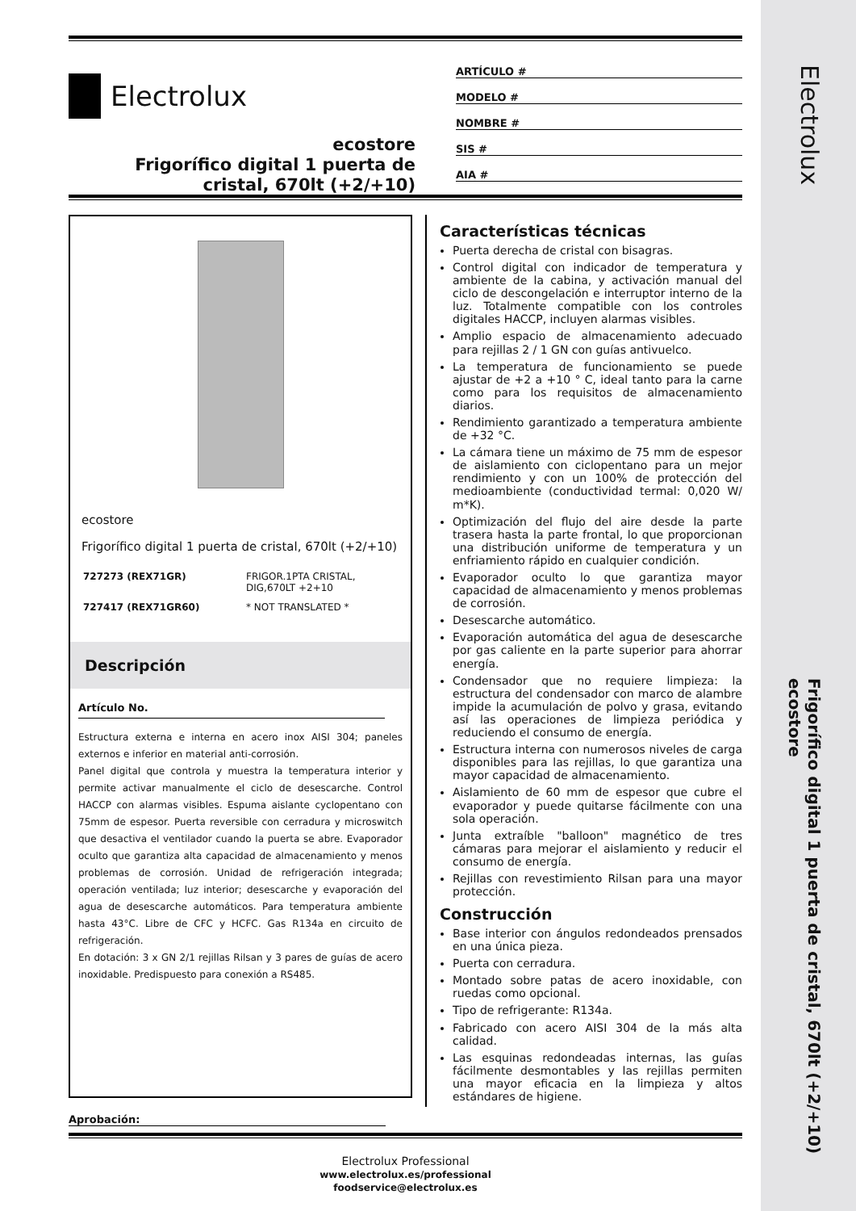Electrolux
Frigorífico digital 1 puerta de cristal, 670lt (+2/+10) ecostore
Electrolux
ecostore
Frigorífico digital 1 puerta de cristal, 670lt (+2/+10)
ARTÍCULO #
MODELO #
NOMBRE #
SIS #
AIA #
ecostore
Frigorífico digital 1 puerta de cristal, 670lt (+2/+10)
| 727273 (REX71GR) | FRIGOR.1PTA CRISTAL, DIG,670LT +2+10 |
| 727417 (REX71GR60) | * NOT TRANSLATED * |
Descripción
Artículo No.
Estructura externa e interna en acero inox AISI 304; paneles externos e inferior en material anti-corrosión.
Panel digital que controla y muestra la temperatura interior y permite activar manualmente el ciclo de desescarche. Control HACCP con alarmas visibles. Espuma aislante cyclopentano con 75mm de espesor. Puerta reversible con cerradura y microswitch que desactiva el ventilador cuando la puerta se abre. Evaporador oculto que garantiza alta capacidad de almacenamiento y menos problemas de corrosión. Unidad de refrigeración integrada; operación ventilada; luz interior; desescarche y evaporación del agua de desescarche automáticos. Para temperatura ambiente hasta 43°C. Libre de CFC y HCFC. Gas R134a en circuito de refrigeración.
En dotación: 3 x GN 2/1 rejillas Rilsan y 3 pares de guías de acero inoxidable. Predispuesto para conexión a RS485.
Características técnicas
Puerta derecha de cristal con bisagras.
Control digital con indicador de temperatura y ambiente de la cabina, y activación manual del ciclo de descongelación e interruptor interno de la luz. Totalmente compatible con los controles digitales HACCP, incluyen alarmas visibles.
Amplio espacio de almacenamiento adecuado para rejillas 2 / 1 GN con guías antivuelco.
La temperatura de funcionamiento se puede ajustar de +2 a +10 ° C, ideal tanto para la carne como para los requisitos de almacenamiento diarios.
Rendimiento garantizado a temperatura ambiente de +32 °C.
La cámara tiene un máximo de 75 mm de espesor de aislamiento con ciclopentano para un mejor rendimiento y con un 100% de protección del medioambiente (conductividad termal: 0,020 W/ m*K).
Optimización del flujo del aire desde la parte trasera hasta la parte frontal, lo que proporcionan una distribución uniforme de temperatura y un enfriamiento rápido en cualquier condición.
Evaporador oculto lo que garantiza mayor capacidad de almacenamiento y menos problemas de corrosión.
Desescarche automático.
Evaporación automática del agua de desescarche por gas caliente en la parte superior para ahorrar energía.
Condensador que no requiere limpieza: la estructura del condensador con marco de alambre impide la acumulación de polvo y grasa, evitando así las operaciones de limpieza periódica y reduciendo el consumo de energía.
Estructura interna con numerosos niveles de carga disponibles para las rejillas, lo que garantiza una mayor capacidad de almacenamiento.
Aislamiento de 60 mm de espesor que cubre el evaporador y puede quitarse fácilmente con una sola operación.
Junta extraíble "balloon" magnético de tres cámaras para mejorar el aislamiento y reducir el consumo de energía.
Rejillas con revestimiento Rilsan para una mayor protección.
Construcción
Base interior con ángulos redondeados prensados en una única pieza.
Puerta con cerradura.
Montado sobre patas de acero inoxidable, con ruedas como opcional.
Tipo de refrigerante: R134a.
Fabricado con acero AISI 304 de la más alta calidad.
Las esquinas redondeadas internas, las guías fácilmente desmontables y las rejillas permiten una mayor eficacia en la limpieza y altos estándares de higiene.
Aprobación:
Electrolux Professional
www.electrolux.es/professional
foodservice@electrolux.es